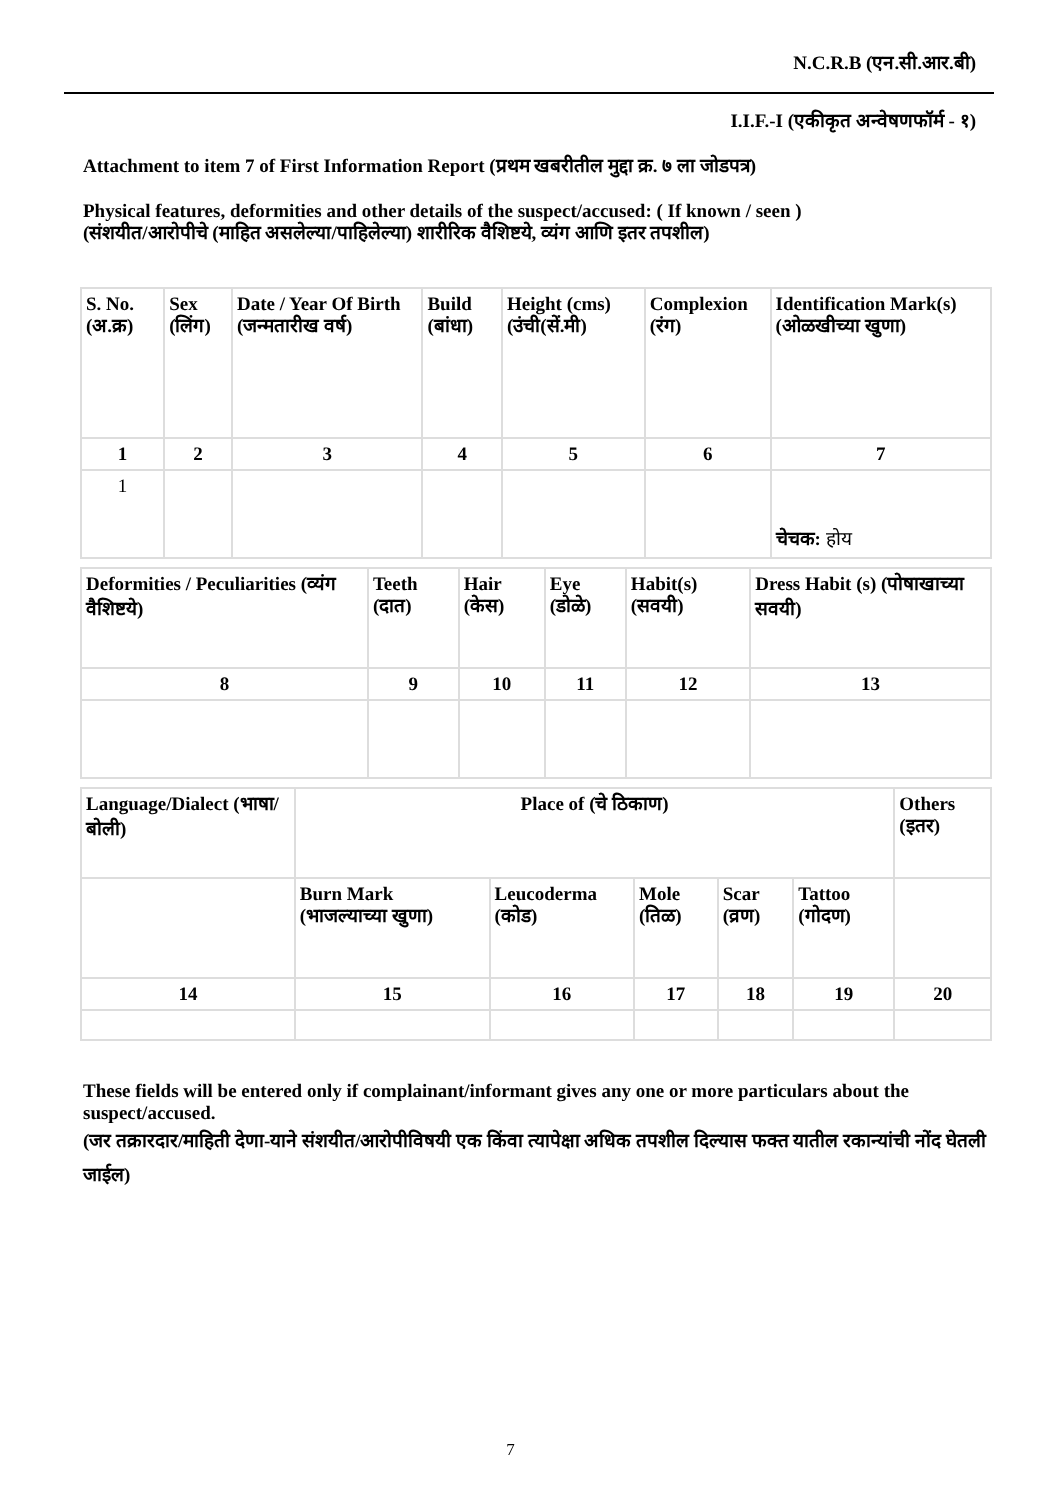N.C.R.B (एन.सी.आर.बी)
I.I.F.-I (एकीकृत अन्वेषणफॉर्म - १)
Attachment to item 7 of First Information Report (प्रथम खबरीतील मुद्दा क्र. ७ ला जोडपत्र)
Physical features, deformities and other details of the suspect/accused: ( If known / seen )
(संशयीत/आरोपीचे (माहित असलेल्या/पाहिलेल्या) शारीरिक वैशिष्टये, व्यंग आणि इतर तपशील)
| S. No. (अ.क्र) | Sex (लिंग) | Date / Year Of Birth (जन्मतारीख वर्ष) | Build (बांधा) | Height (cms) (उंची(सें.मी) | Complexion (रंग) | Identification Mark(s) (ओळखीच्या खुणा) |
| 1 | 2 | 3 | 4 | 5 | 6 | 7 |
| 1 | | | | | | चेचक: होय |
| Deformities / Peculiarities (व्यंग वैशिष्टये) | Teeth (दात) | Hair (केस) | Eye (डोळे) | Habit(s) (सवयी) | Dress Habit (s) (पोषाखाच्या सवयी) |
| 8 | 9 | 10 | 11 | 12 | 13 |
| Language/Dialect (भाषा/बोली) | Place of (चे ठिकाण) | | | | | Others (इतर) |
| | Burn Mark (भाजल्याच्या खुणा) | Leucoderma (कोड) | Mole (तिळ) | Scar (व्रण) | Tattoo (गोदण) | |
| 14 | 15 | 16 | 17 | 18 | 19 | 20 |
These fields will be entered only if complainant/informant gives any one or more particulars about the suspect/accused.
(जर तक्रारदार/माहिती देणा-याने संशयीत/आरोपीविषयी एक किंवा त्यापेक्षा अधिक तपशील दिल्यास फक्त यातील रकान्यांची नोंद घेतली जाईल)
7